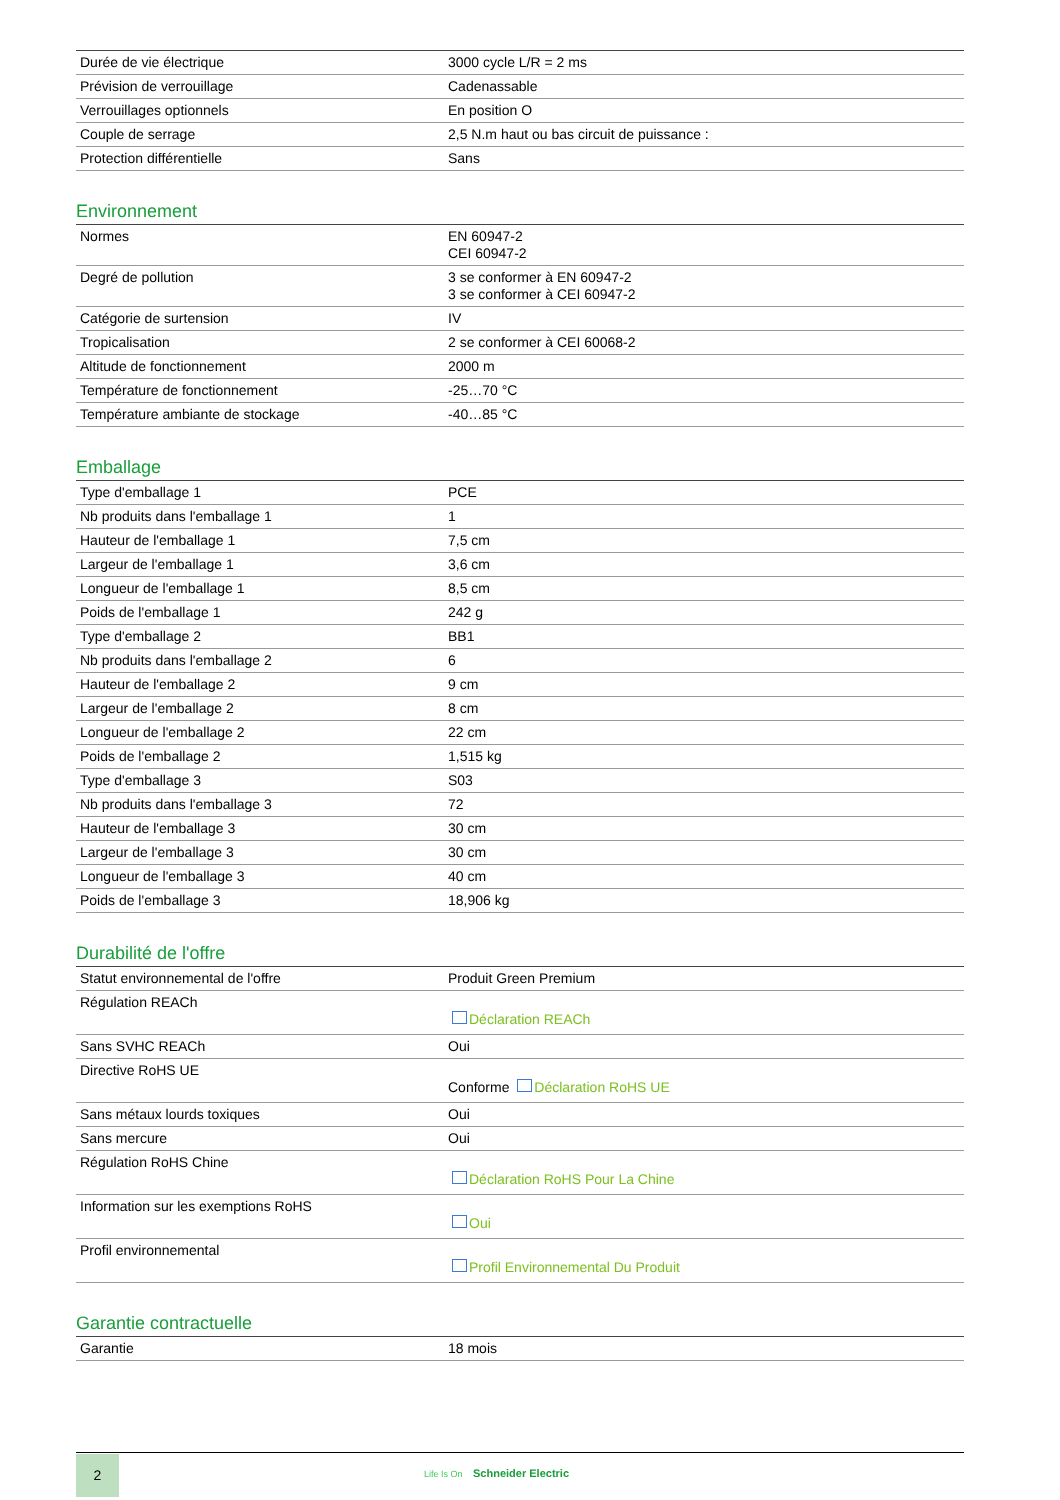| Durée de vie électrique | 3000 cycle L/R = 2 ms |
| Prévision de verrouillage | Cadenassable |
| Verrouillages optionnels | En position O |
| Couple de serrage | 2,5 N.m haut ou bas circuit de puissance : |
| Protection différentielle | Sans |
Environnement
| Normes | EN 60947-2 CEI 60947-2 |
| Degré de pollution | 3 se conformer à EN 60947-2 3 se conformer à CEI 60947-2 |
| Catégorie de surtension | IV |
| Tropicalisation | 2 se conformer à CEI 60068-2 |
| Altitude de fonctionnement | 2000 m |
| Température de fonctionnement | -25…70 °C |
| Température ambiante de stockage | -40…85 °C |
Emballage
| Type d'emballage 1 | PCE |
| Nb produits dans l'emballage 1 | 1 |
| Hauteur de l'emballage 1 | 7,5 cm |
| Largeur de l'emballage 1 | 3,6 cm |
| Longueur de l'emballage 1 | 8,5 cm |
| Poids de l'emballage 1 | 242 g |
| Type d'emballage 2 | BB1 |
| Nb produits dans l'emballage 2 | 6 |
| Hauteur de l'emballage 2 | 9 cm |
| Largeur de l'emballage 2 | 8 cm |
| Longueur de l'emballage 2 | 22 cm |
| Poids de l'emballage 2 | 1,515 kg |
| Type d'emballage 3 | S03 |
| Nb produits dans l'emballage 3 | 72 |
| Hauteur de l'emballage 3 | 30 cm |
| Largeur de l'emballage 3 | 30 cm |
| Longueur de l'emballage 3 | 40 cm |
| Poids de l'emballage 3 | 18,906 kg |
Durabilité de l'offre
| Statut environnemental de l'offre | Produit Green Premium |
| Régulation REACh | Déclaration REACh |
| Sans SVHC REACh | Oui |
| Directive RoHS UE | Conforme Déclaration RoHS UE |
| Sans métaux lourds toxiques | Oui |
| Sans mercure | Oui |
| Régulation RoHS Chine | Déclaration RoHS Pour La Chine |
| Information sur les exemptions RoHS | Oui |
| Profil environnemental | Profil Environnemental Du Produit |
Garantie contractuelle
| Garantie | 18 mois |
2
Life Is On Schneider Electric